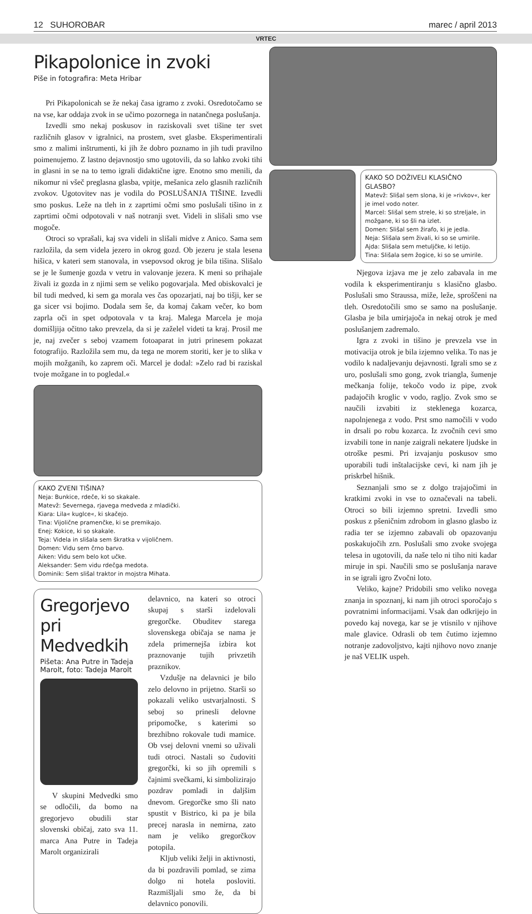12 SUHOROBAR marec / april 2013
VRTEC
Pikapolonice in zvoki
Piše in fotografira: Meta Hribar
Pri Pikapolonicah se že nekaj časa igramo z zvoki. Osredotočamo se na vse, kar oddaja zvok in se učimo pozornega in natančnega poslušanja.
Izvedli smo nekaj poskusov in raziskovali svet tišine ter svet različnih glasov v igralnici, na prostem, svet glasbe. Eksperimentirali smo z malimi inštrumenti, ki jih že dobro poznamo in jih tudi pravilno poimenujemo. Z lastno dejavnostjo smo ugotovili, da so lahko zvoki tihi in glasni in se na to temo igrali didaktične igre. Enotno smo menili, da nikomur ni všeč preglasna glasba, vpitje, mešanica zelo glasnih različnih zvokov. Ugotovitev nas je vodila do POSLUŠANJA TIŠINE. Izvedli smo poskus. Leže na tleh in z zaprtimi očmi smo poslušali tišino in z zaprtimi očmi odpotovali v naš notranji svet. Videli in slišali smo vse mogoče.
Otroci so vprašali, kaj sva videli in slišali midve z Anico. Sama sem razložila, da sem videla jezero in okrog gozd. Ob jezeru je stala lesena hišica, v kateri sem stanovala, in vsepovsod okrog je bila tišina. Slišalo se je le šumenje gozda v vetru in valovanje jezera. K meni so prihajale živali iz gozda in z njimi sem se veliko pogovarjala. Med obiskovalci je bil tudi medved, ki sem ga morala ves čas opozarjati, naj bo tišji, ker se ga sicer vsi bojimo. Dodala sem še, da komaj čakam večer, ko bom zaprla oči in spet odpotovala v ta kraj. Malega Marcela je moja domišljija očitno tako prevzela, da si je zaželel videti ta kraj. Prosil me je, naj zvečer s seboj vzamem fotoaparat in jutri prinesem pokazat fotografijo. Razložila sem mu, da tega ne morem storiti, ker je to slika v mojih možganih, ko zaprem oči. Marcel je dodal: »Zelo rad bi raziskal tvoje možgane in to pogledal.«
KAKO ZVENI TIŠINA?
Neja: Bunkice, rdeče, ki so skakale.
Matevž: Severnega, rjavega medveda z mladički.
Kiara: Lila« kuglce«, ki skačejo.
Tina: Vijolične pramenčke, ki se premikajo.
Enej: Kokice, ki so skakale.
Teja: Videla in slišala sem škratka v vijoličnem.
Domen: Vidu sem črno barvo.
Aiken: Vidu sem belo kot učke.
Aleksander: Sem vidu rdečga medota.
Dominik: Sem slišal traktor in mojstra Mihata.
Gregorjevo pri Medvedkih
Pišeta: Ana Putre in Tadeja Marolt, foto: Tadeja Marolt
V skupini Medvedki smo se odločili, da bomo na gregorjevo obudili star slovenski običaj, zato sva 11. marca Ana Putre in Tadeja Marolt organizirali
delavnico, na kateri so otroci skupaj s starši izdelovali gregorčke. Obuditev starega slovenskega običaja se nama je zdela primernejša izbira kot praznovanje tujih privzetih praznikov.
Vzdušje na delavnici je bilo zelo delovno in prijetno. Starši so pokazali veliko ustvarjalnosti. S seboj so prinesli delovne pripomočke, s katerimi so brezhibno rokovale tudi mamice. Ob vsej delovni vnemi so uživali tudi otroci. Nastali so čudoviti gregorčki, ki so jih opremili s čajnimi svečkami, ki simbolizirajo pozdrav pomladi in daljšim dnevom. Gregorčke smo šli nato spustit v Bistrico, ki pa je bila precej narasla in nemirna, zato nam je veliko gregorčkov potopila.
Kljub veliki želji in aktivnosti, da bi pozdravili pomlad, se zima dolgo ni hotela posloviti. Razmišljali smo že, da bi delavnico ponovili.
KAKO SO DOŽIVELI KLASIČNO GLASBO?
Matevž: Slišal sem slona, ki je »rivkov«, ker je imel vodo noter.
Marcel: Slišal sem strele, ki so streljale, in možgane, ki so šli na izlet.
Domen: Slišal sem žirafo, ki je jedla.
Neja: Slišala sem živali, ki so se umirile.
Ajda: Slišala sem metuljčke, ki letijo.
Tina: Slišala sem žogice, ki so se umirile.
Njegova izjava me je zelo zabavala in me vodila k eksperimentiranju s klasično glasbo. Poslušali smo Straussa, miže, leže, sproščeni na tleh. Osredotočili smo se samo na poslušanje. Glasba je bila umirjajoča in nekaj otrok je med poslušanjem zadremalo.
Igra z zvoki in tišino je prevzela vse in motivacija otrok je bila izjemno velika. To nas je vodilo k nadaljevanju dejavnosti. Igrali smo se z uro, poslušali smo gong, zvok triangla, šumenje mečkanja folije, tekočo vodo iz pipe, zvok padajočih kroglic v vodo, ragljo. Zvok smo se naučili izvabiti iz steklenega kozarca, napolnjenega z vodo. Prst smo namočili v vodo in drsali po robu kozarca. Iz zvočnih cevi smo izvabili tone in nanje zaigrali nekatere ljudske in otroške pesmi. Pri izvajanju poskusov smo uporabili tudi inštalacijske cevi, ki nam jih je priskrbel hišnik.
Seznanjali smo se z dolgo trajajočimi in kratkimi zvoki in vse to označevali na tabeli. Otroci so bili izjemno spretni. Izvedli smo poskus z pšeničnim zdrobom in glasno glasbo iz radia ter se izjemno zabavali ob opazovanju poskakujočih zrn. Poslušali smo zvoke svojega telesa in ugotovili, da naše telo ni tiho niti kadar miruje in spi. Naučili smo se poslušanja narave in se igrali igro Zvočni loto.
Veliko, kajne? Pridobili smo veliko novega znanja in spoznanj, ki nam jih otroci sporočajo s povratnimi informacijami. Vsak dan odkrijejo in povedo kaj novega, kar se je vtisnilo v njihove male glavice. Odrasli ob tem čutimo izjemno notranje zadovoljstvo, kajti njihovo novo znanje je naš VELIK uspeh.